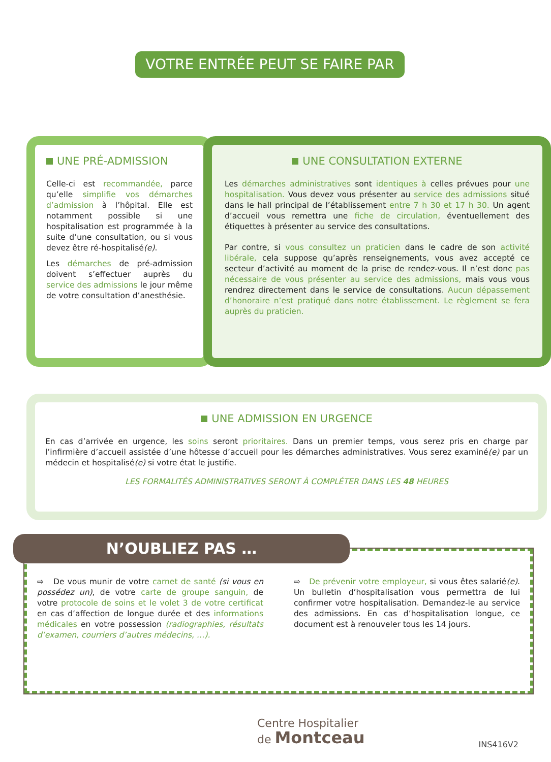VOTRE ENTRÉE PEUT SE FAIRE PAR
UNE PRÉ-ADMISSION
Celle-ci est recommandée, parce qu’elle simplifie vos démarches d’admission à l’hôpital. Elle est notamment possible si une hospitalisation est programmée à la suite d’une consultation, ou si vous devez être ré-hospitalisé(e).
Les démarches de pré-admission doivent s’effectuer auprès du service des admissions le jour même de votre consultation d’anesthésie.
UNE CONSULTATION EXTERNE
Les démarches administratives sont identiques à celles prévues pour une hospitalisation. Vous devez vous présenter au service des admissions situé dans le hall principal de l’établissement entre 7 h 30 et 17 h 30. Un agent d’accueil vous remettra une fiche de circulation, éventuellement des étiquettes à présenter au service des consultations.
Par contre, si vous consultez un praticien dans le cadre de son activité libérale, cela suppose qu’après renseignements, vous avez accepté ce secteur d’activité au moment de la prise de rendez-vous. Il n’est donc pas nécessaire de vous présenter au service des admissions, mais vous vous rendrez directement dans le service de consultations. Aucun dépassement d’honoraire n’est pratiqué dans notre établissement. Le règlement se fera auprès du praticien.
UNE ADMISSION EN URGENCE
En cas d’arrivée en urgence, les soins seront prioritaires. Dans un premier temps, vous serez pris en charge par l’infirmière d’accueil assistée d’une hôtesse d’accueil pour les démarches administratives. Vous serez examiné(e) par un médecin et hospitalisé(e) si votre état le justifie.
LES FORMALITÉS ADMINISTRATIVES SERONT À COMPLÉTER DANS LES 48 HEURES
⇨ De vous munir de votre carnet de santé (si vous en possédez un), de votre carte de groupe sanguin, de votre protocole de soins et le volet 3 de votre certificat en cas d’affection de longue durée et des informations médicales en votre possession (radiographies, résultats d’examen, courriers d’autres médecins, …).
⇨ De prévenir votre employeur, si vous êtes salarié(e). Un bulletin d’hospitalisation vous permettra de lui confirmer votre hospitalisation. Demandez-le au service des admissions. En cas d’hospitalisation longue, ce document est à renouveler tous les 14 jours.
N’OUBLIEZ PAS …
Centre Hospitalier
de Montceau
INS416V2